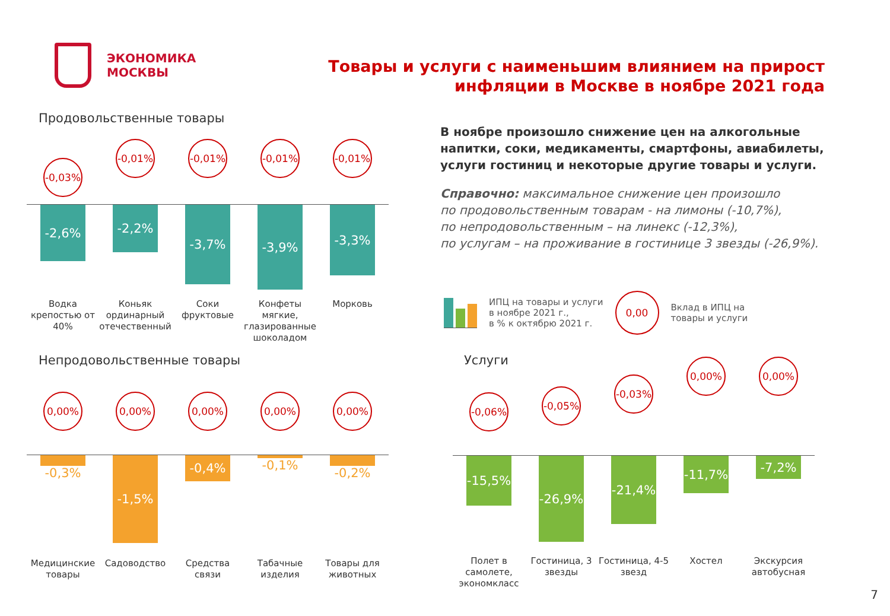ЭКОНОМИКА
МОСКВЫ
Товары и услуги с наименьшим влиянием на прирост
инфляции в Москве в ноябре 2021 года
Продовольственные товары
-0,03%
-0,01%
-0,01%
-0,01%
-0,01%
-2,6%
-2,2%
-3,7%
-3,9%
-3,3%
Водка крепостью от 40%
Коньяк ординарный отечественный
Соки фруктовые
Конфеты мягкие, глазированные шоколадом
Морковь
В ноябре произошло снижение цен на алкогольные напитки, соки, медикаменты, смартфоны, авиабилеты, услуги гостиниц и некоторые другие товары и услуги.
Справочно: максимальное снижение цен произошло
по продовольственным товарам - на лимоны (-10,7%),
по непродовольственным – на линекс (-12,3%),
по услугам – на проживание в гостинице 3 звезды (-26,9%).
ИПЦ на товары и услуги
в ноябре 2021 г.,
в % к октябрю 2021 г.
0,00
Вклад в ИПЦ на
товары и услуги
Непродовольственные товары
0,00% 0,00% 0,00% 0,00% 0,00%
-0,3%
-1,5%
-0,4%
-0,1% -0,2%
Медицинские товары
Садоводство Средства связи
Табачные изделия
Товары для животных
Услуги
-0,06%
-0,05%
-0,03%
0,00%
0,00%
-15,5%
-26,9%
-21,4%
-11,7%
-7,2%
Полет в самолете, экономкласс
Гостиница, 3 звезды
Гостиница, 4-5 звезд
Хостел Экскурсия автобусная
7